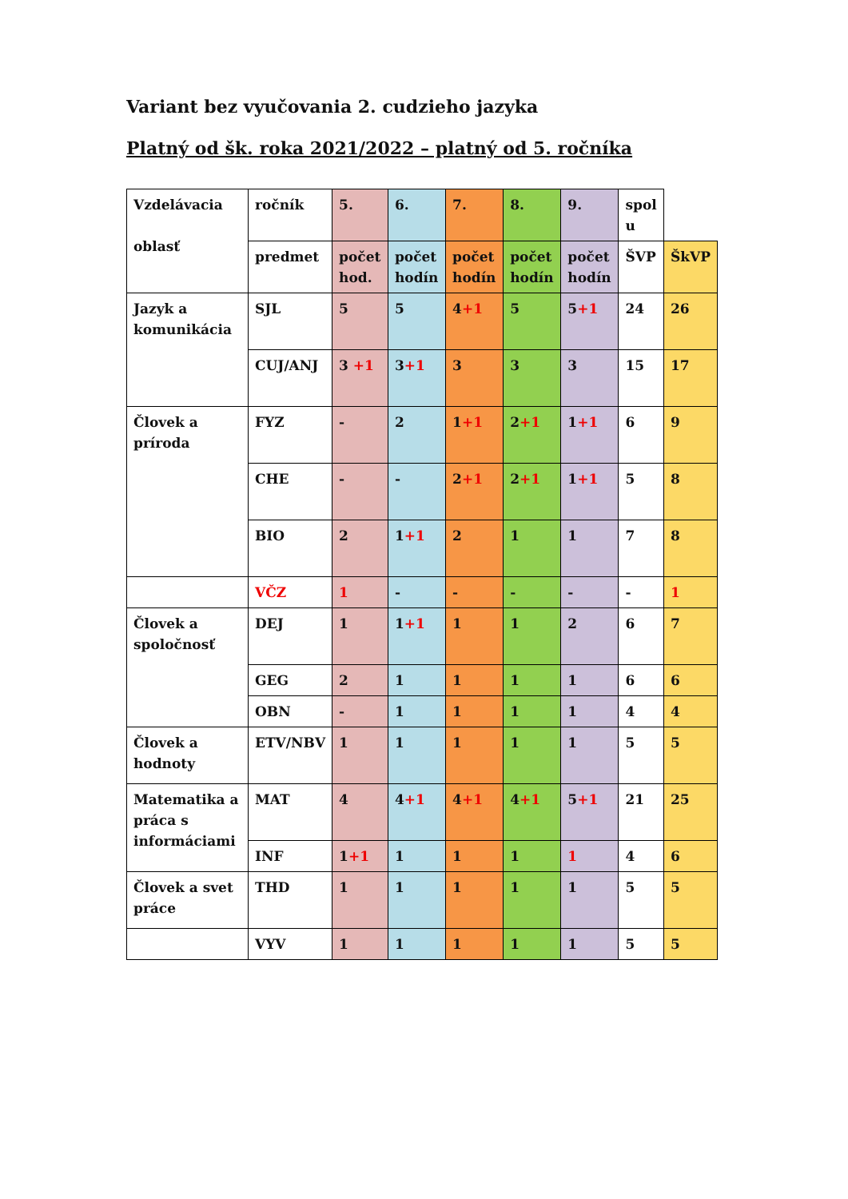Variant bez vyučovania 2. cudzieho jazyka
Platný od šk. roka 2021/2022 – platný od 5. ročníka
| Vzdelávacia oblasť | ročník | 5. | 6. | 7. | 8. | 9. | spol u | |
| | predmet | počet hod. | počet hodín | počet hodín | počet hodín | počet hodín | ŠVP | ŠkVP |
| Jazyk a komunikácia | SJL | 5 | 5 | 4 +1 | 5 | 5 +1 | 24 | 26 |
| | CUJ/ANJ | 3 +1 | 3 +1 | 3 | 3 | 3 | 15 | 17 |
| Človek a príroda | FYZ | - | 2 | 1 +1 | 2 +1 | 1 +1 | 6 | 9 |
| | CHE | - | - | 2 +1 | 2 +1 | 1 +1 | 5 | 8 |
| | BIO | 2 | 1 +1 | 2 | 1 | 1 | 7 | 8 |
| | VČZ | 1 | - | - | - | - | - | 1 |
| Človek a spoločnosť | DEJ | 1 | 1 +1 | 1 | 1 | 2 | 6 | 7 |
| | GEG | 2 | 1 | 1 | 1 | 1 | 6 | 6 |
| | OBN | - | 1 | 1 | 1 | 1 | 4 | 4 |
| Človek a hodnoty | ETV/NBV | 1 | 1 | 1 | 1 | 1 | 5 | 5 |
| Matematika a práca s informáciami | MAT | 4 | 4 +1 | 4 +1 | 4 +1 | 5 +1 | 21 | 25 |
| | INF | 1 +1 | 1 | 1 | 1 | 1 | 4 | 6 |
| Človek a svet práce | THD | 1 | 1 | 1 | 1 | 1 | 5 | 5 |
| | VYV | 1 | 1 | 1 | 1 | 1 | 5 | 5 |